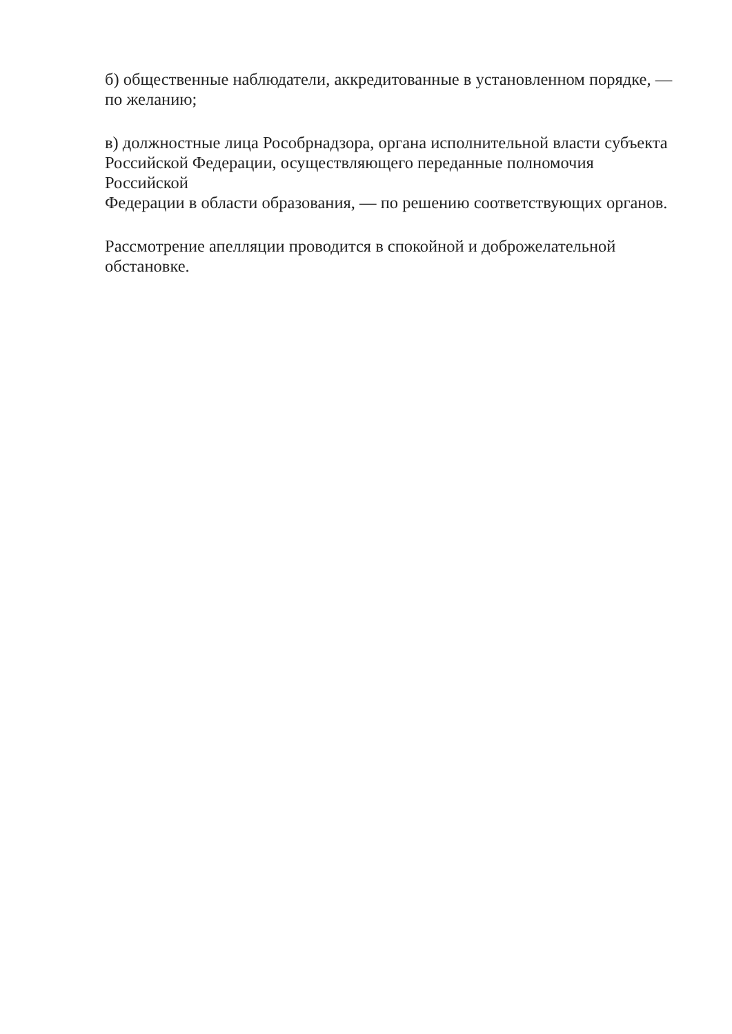б) общественные наблюдатели, аккредитованные в установленном порядке, —
по желанию;
в) должностные лица Рособрнадзора, органа исполнительной власти субъекта
Российской Федерации, осуществляющего переданные полномочия Российской
Федерации в области образования, — по решению соответствующих органов.
Рассмотрение апелляции проводится в спокойной и доброжелательной
обстановке.